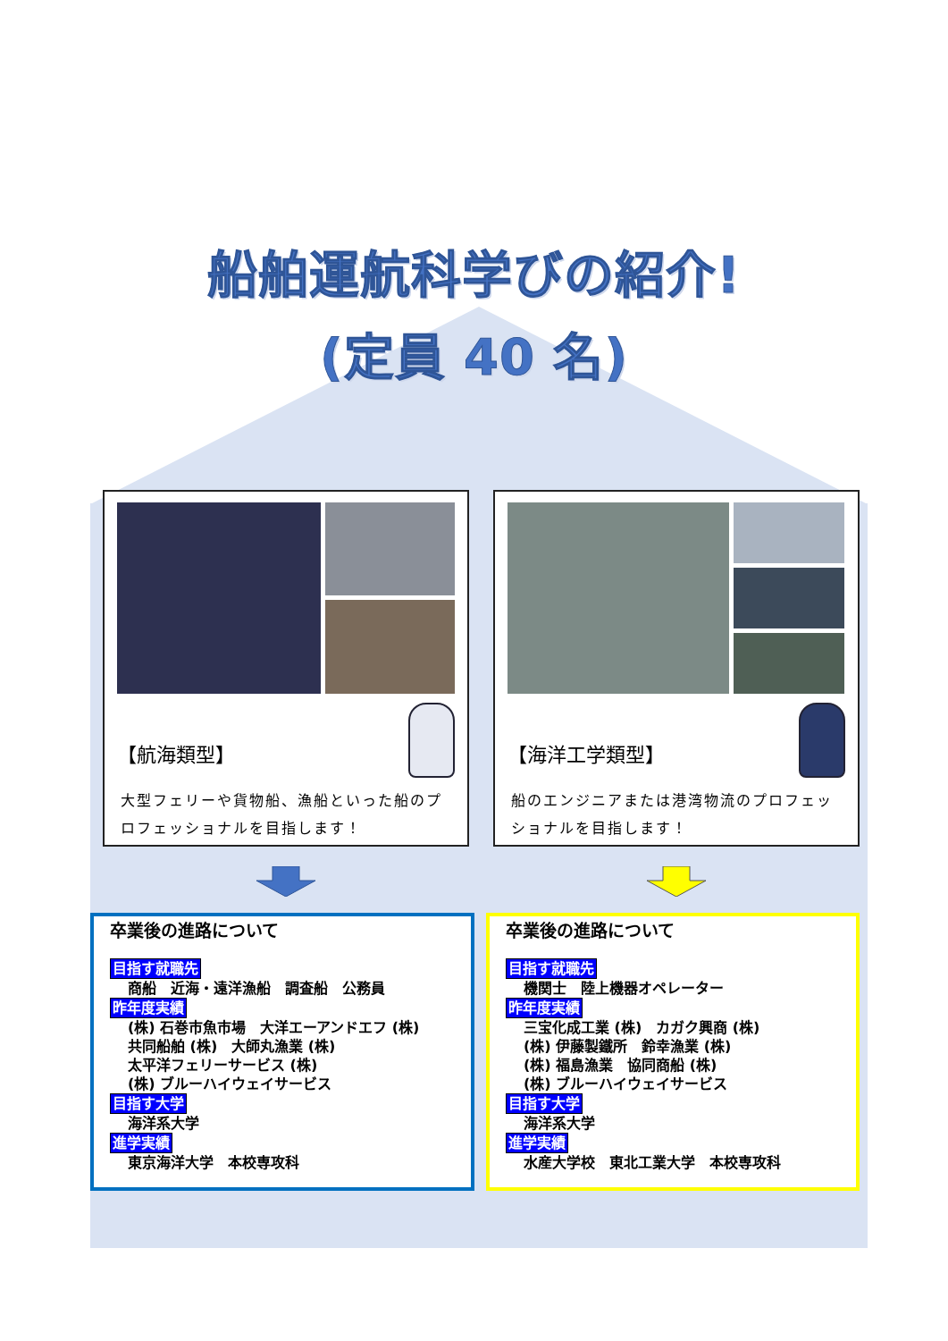船舶運航科学びの紹介!
(定員 40 名)
【航海類型】
大型フェリーや貨物船、漁船といった船のプロフェッショナルを目指します！
【海洋工学類型】
船のエンジニアまたは港湾物流のプロフェッショナルを目指します！
卒業後の進路について
目指す就職先
商船　近海・遠洋漁船　調査船　公務員
昨年度実績
(株) 石巻市魚市場　大洋エーアンドエフ (株)
共同船舶 (株)　大師丸漁業 (株)
太平洋フェリーサービス (株)
(株) ブルーハイウェイサービス
目指す大学
海洋系大学
進学実績
東京海洋大学　本校専攻科
卒業後の進路について
目指す就職先
機関士　陸上機器オペレーター
昨年度実績
三宝化成工業 (株)　カガク興商 (株)
(株) 伊藤製鐵所　鈴幸漁業 (株)
(株) 福島漁業　協同商船 (株)
(株) ブルーハイウェイサービス
目指す大学
海洋系大学
進学実績
水産大学校　東北工業大学　本校専攻科